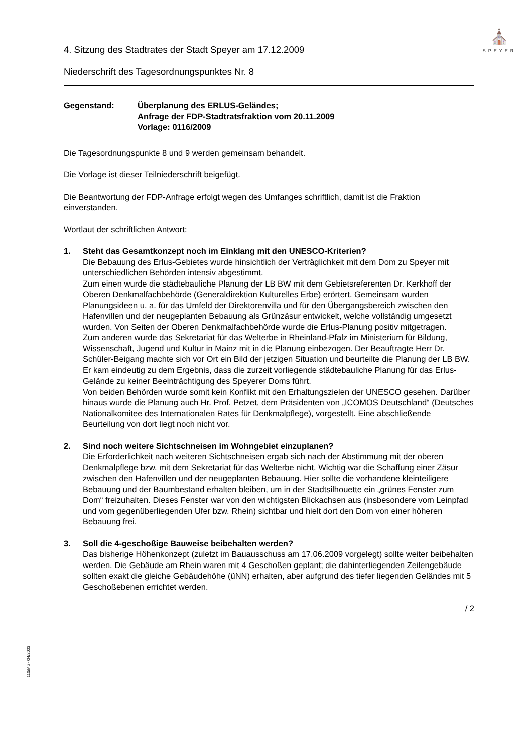⛪
SPEYER
4. Sitzung des Stadtrates der Stadt Speyer am 17.12.2009
Niederschrift des Tagesordnungspunktes Nr. 8
Gegenstand: Überplanung des ERLUS-Geländes;
Anfrage der FDP-Stadtratsfraktion vom 20.11.2009
Vorlage: 0116/2009
Die Tagesordnungspunkte 8 und 9 werden gemeinsam behandelt.
Die Vorlage ist dieser Teilniederschrift beigefügt.
Die Beantwortung der FDP-Anfrage erfolgt wegen des Umfanges schriftlich, damit ist die Fraktion einverstanden.
Wortlaut der schriftlichen Antwort:
1. Steht das Gesamtkonzept noch im Einklang mit den UNESCO-Kriterien?
Die Bebauung des Erlus-Gebietes wurde hinsichtlich der Verträglichkeit mit dem Dom zu Speyer mit unterschiedlichen Behörden intensiv abgestimmt.
Zum einen wurde die städtebauliche Planung der LB BW mit dem Gebietsreferenten Dr. Kerkhoff der Oberen Denkmalfachbehörde (Generaldirektion Kulturelles Erbe) erörtert. Gemeinsam wurden Planungsideen u. a. für das Umfeld der Direktorenvilla und für den Übergangsbereich zwischen den Hafenvillen und der neugeplanten Bebauung als Grünzäsur entwickelt, welche vollständig umgesetzt wurden. Von Seiten der Oberen Denkmalfachbehörde wurde die Erlus-Planung positiv mitgetragen.
Zum anderen wurde das Sekretariat für das Welterbe in Rheinland-Pfalz im Ministerium für Bildung, Wissenschaft, Jugend und Kultur in Mainz mit in die Planung einbezogen. Der Beauftragte Herr Dr. Schüler-Beigang machte sich vor Ort ein Bild der jetzigen Situation und beurteilte die Planung der LB BW. Er kam eindeutig zu dem Ergebnis, dass die zurzeit vorliegende städtebauliche Planung für das Erlus-Gelände zu keiner Beeinträchtigung des Speyerer Doms führt.
Von beiden Behörden wurde somit kein Konflikt mit den Erhaltungszielen der UNESCO gesehen. Darüber hinaus wurde die Planung auch Hr. Prof. Petzet, dem Präsidenten von „ICOMOS Deutschland“ (Deutsches Nationalkomitee des Internationalen Rates für Denkmalpflege), vorgestellt. Eine abschließende Beurteilung von dort liegt noch nicht vor.
2. Sind noch weitere Sichtschneisen im Wohngebiet einzuplanen?
Die Erforderlichkeit nach weiteren Sichtschneisen ergab sich nach der Abstimmung mit der oberen Denkmalpflege bzw. mit dem Sekretariat für das Welterbe nicht. Wichtig war die Schaffung einer Zäsur zwischen den Hafenvillen und der neugeplanten Bebauung. Hier sollte die vorhandene kleinteiligere Bebauung und der Baumbestand erhalten bleiben, um in der Stadtsilhouette ein „grünes Fenster zum Dom“ freizuhalten. Dieses Fenster war von den wichtigsten Blickachsen aus (insbesondere vom Leinpfad und vom gegenüberliegenden Ufer bzw. Rhein) sichtbar und hielt dort den Dom von einer höheren Bebauung frei.
3. Soll die 4-geschoßige Bauweise beibehalten werden?
Das bisherige Höhenkonzept (zuletzt im Bauausschuss am 17.06.2009 vorgelegt) sollte weiter beibehalten werden. Die Gebäude am Rhein waren mit 4 Geschoßen geplant; die dahinterliegenden Zeilengebäude sollten exakt die gleiche Gebäudehöhe (üNN) erhalten, aber aufgrund des tiefer liegenden Geländes mit 5 Geschoßebenen errichtet werden.
/ 2
110/Mü - 04/2003